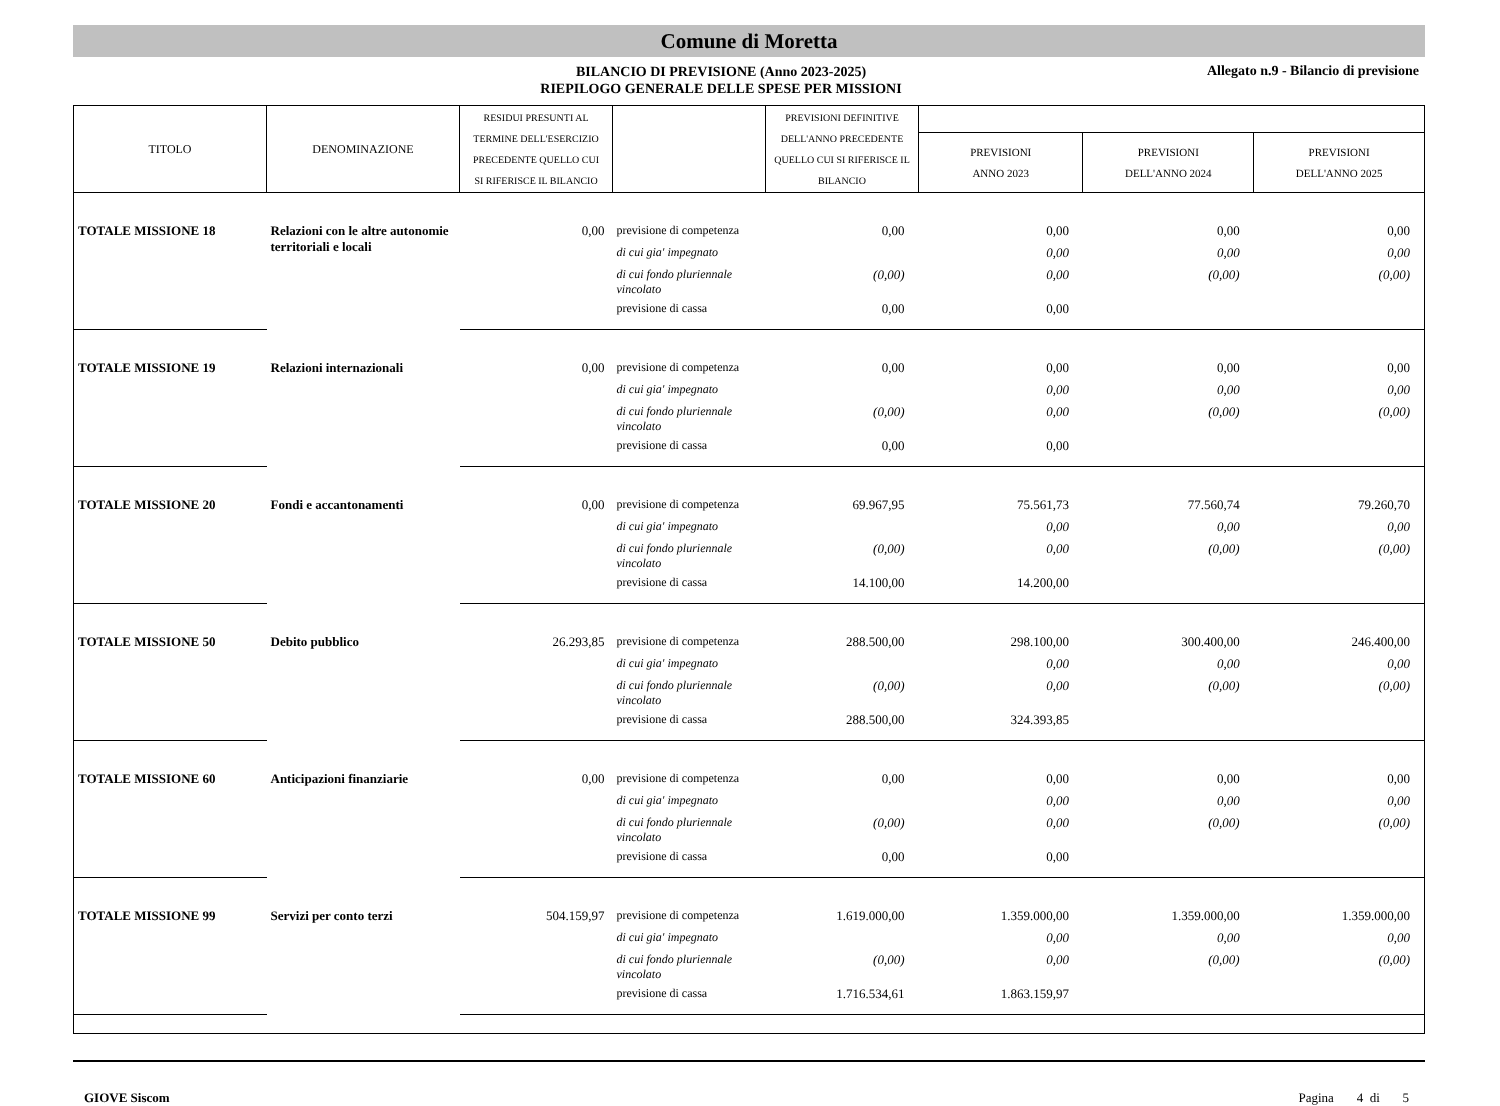Comune di Moretta
BILANCIO DI PREVISIONE (Anno 2023-2025)
RIEPILOGO GENERALE DELLE SPESE PER MISSIONI
Allegato n.9 - Bilancio di previsione
| TITOLO | DENOMINAZIONE | RESIDUI PRESUNTI AL TERMINE DELL'ESERCIZIO PRECEDENTE QUELLO CUI SI RIFERISCE IL BILANCIO | | PREVISIONI DEFINITIVE DELL'ANNO PRECEDENTE QUELLO CUI SI RIFERISCE IL BILANCIO | | | |
| --- | --- | --- | --- | --- | --- | --- | --- |
| | | | | | PREVISIONI ANNO 2023 | PREVISIONI DELL'ANNO 2024 | PREVISIONI DELL'ANNO 2025 |
| TOTALE MISSIONE 18 | Relazioni con le altre autonomie territoriali e locali | 0,00 | previsione di competenza | 0,00 | 0,00 | 0,00 | 0,00 |
| | | | di cui gia' impegnato | | 0,00 | 0,00 | 0,00 |
| | | | di cui fondo pluriennale vincolato | (0,00) | 0,00 | (0,00) | (0,00) |
| | | | previsione di cassa | 0,00 | 0,00 | | |
| TOTALE MISSIONE 19 | Relazioni internazionali | 0,00 | previsione di competenza | 0,00 | 0,00 | 0,00 | 0,00 |
| | | | di cui gia' impegnato | | 0,00 | 0,00 | 0,00 |
| | | | di cui fondo pluriennale vincolato | (0,00) | 0,00 | (0,00) | (0,00) |
| | | | previsione di cassa | 0,00 | 0,00 | | |
| TOTALE MISSIONE 20 | Fondi e accantonamenti | 0,00 | previsione di competenza | 69.967,95 | 75.561,73 | 77.560,74 | 79.260,70 |
| | | | di cui gia' impegnato | | 0,00 | 0,00 | 0,00 |
| | | | di cui fondo pluriennale vincolato | (0,00) | 0,00 | (0,00) | (0,00) |
| | | | previsione di cassa | 14.100,00 | 14.200,00 | | |
| TOTALE MISSIONE 50 | Debito pubblico | 26.293,85 | previsione di competenza | 288.500,00 | 298.100,00 | 300.400,00 | 246.400,00 |
| | | | di cui gia' impegnato | | 0,00 | 0,00 | 0,00 |
| | | | di cui fondo pluriennale vincolato | (0,00) | 0,00 | (0,00) | (0,00) |
| | | | previsione di cassa | 288.500,00 | 324.393,85 | | |
| TOTALE MISSIONE 60 | Anticipazioni finanziarie | 0,00 | previsione di competenza | 0,00 | 0,00 | 0,00 | 0,00 |
| | | | di cui gia' impegnato | | 0,00 | 0,00 | 0,00 |
| | | | di cui fondo pluriennale vincolato | (0,00) | 0,00 | (0,00) | (0,00) |
| | | | previsione di cassa | 0,00 | 0,00 | | |
| TOTALE MISSIONE 99 | Servizi per conto terzi | 504.159,97 | previsione di competenza | 1.619.000,00 | 1.359.000,00 | 1.359.000,00 | 1.359.000,00 |
| | | | di cui gia' impegnato | | 0,00 | 0,00 | 0,00 |
| | | | di cui fondo pluriennale vincolato | (0,00) | 0,00 | (0,00) | (0,00) |
| | | | previsione di cassa | 1.716.534,61 | 1.863.159,97 | | |
GIOVE Siscom Pagina 4 di 5